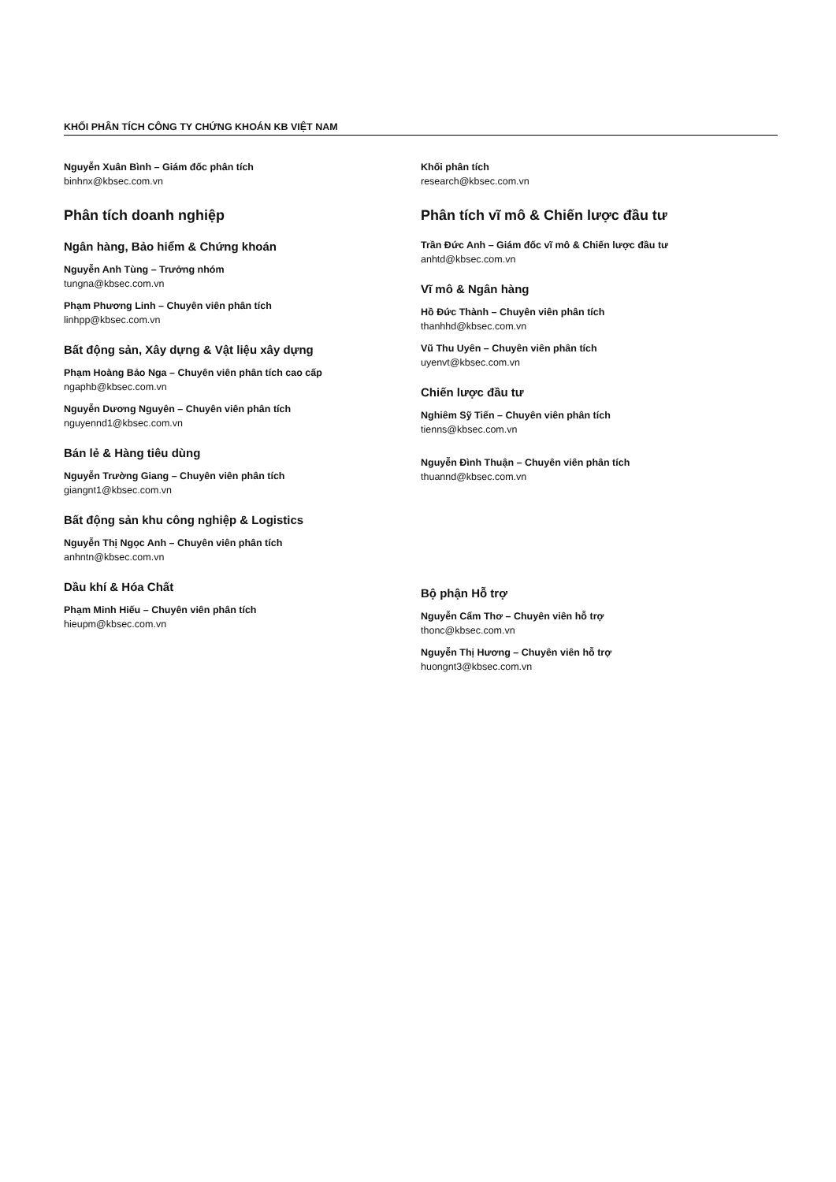KHỐI PHÂN TÍCH CÔNG TY CHỨNG KHOÁN KB VIỆT NAM
Nguyễn Xuân Bình – Giám đốc phân tích
binhnx@kbsec.com.vn
Phân tích doanh nghiệp
Ngân hàng, Bảo hiểm & Chứng khoán
Nguyễn Anh Tùng – Trưởng nhóm
tungna@kbsec.com.vn
Phạm Phương Linh – Chuyên viên phân tích
linhpp@kbsec.com.vn
Bất động sản, Xây dựng & Vật liệu xây dựng
Phạm Hoàng Bảo Nga – Chuyên viên phân tích cao cấp
ngaphb@kbsec.com.vn
Nguyễn Dương Nguyên – Chuyên viên phân tích
nguyennd1@kbsec.com.vn
Bán lẻ & Hàng tiêu dùng
Nguyễn Trường Giang – Chuyên viên phân tích
giangnt1@kbsec.com.vn
Bất động sản khu công nghiệp & Logistics
Nguyễn Thị Ngọc Anh – Chuyên viên phân tích
anhntn@kbsec.com.vn
Dầu khí & Hóa Chất
Phạm Minh Hiếu – Chuyên viên phân tích
hieupm@kbsec.com.vn
Khối phân tích
research@kbsec.com.vn
Phân tích vĩ mô & Chiến lược đầu tư
Trần Đức Anh – Giám đốc vĩ mô & Chiến lược đầu tư
anhtd@kbsec.com.vn
Vĩ mô & Ngân hàng
Hồ Đức Thành – Chuyên viên phân tích
thanhhd@kbsec.com.vn
Vũ Thu Uyên – Chuyên viên phân tích
uyenvt@kbsec.com.vn
Chiến lược đầu tư
Nghiêm Sỹ Tiến – Chuyên viên phân tích
tienns@kbsec.com.vn
Nguyễn Đình Thuận – Chuyên viên phân tích
thuannd@kbsec.com.vn
Bộ phận Hỗ trợ
Nguyễn Cẩm Thơ – Chuyên viên hỗ trợ
thonc@kbsec.com.vn
Nguyễn Thị Hương – Chuyên viên hỗ trợ
huongnt3@kbsec.com.vn